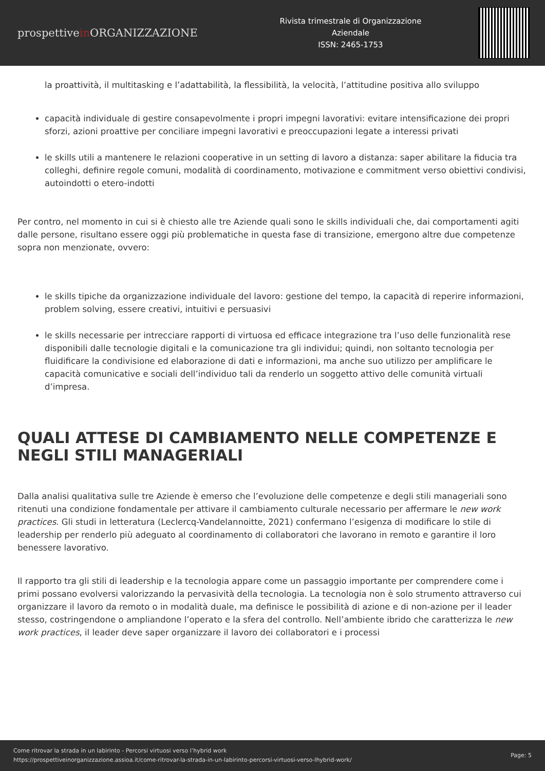prospettivein ORGANIZZAZIONE
Rivista trimestrale di Organizzazione
Aziendale
ISSN: 2465-1753
la proattività, il multitasking e l’adattabilità, la flessibilità, la velocità, l’attitudine positiva allo sviluppo
capacità individuale di gestire consapevolmente i propri impegni lavorativi: evitare intensificazione dei propri sforzi, azioni proattive per conciliare impegni lavorativi e preoccupazioni legate a interessi privati
le skills utili a mantenere le relazioni cooperative in un setting di lavoro a distanza: saper abilitare la fiducia tra colleghi, definire regole comuni, modalità di coordinamento, motivazione e commitment verso obiettivi condivisi, autoindotti o etero-indotti
Per contro, nel momento in cui si è chiesto alle tre Aziende quali sono le skills individuali che, dai comportamenti agiti dalle persone, risultano essere oggi più problematiche in questa fase di transizione, emergono altre due competenze sopra non menzionate, ovvero:
le skills tipiche da organizzazione individuale del lavoro: gestione del tempo, la capacità di reperire informazioni, problem solving, essere creativi, intuitivi e persuasivi
le skills necessarie per intrecciare rapporti di virtuosa ed efficace integrazione tra l’uso delle funzionalità rese disponibili dalle tecnologie digitali e la comunicazione tra gli individui; quindi, non soltanto tecnologia per fluidificare la condivisione ed elaborazione di dati e informazioni, ma anche suo utilizzo per amplificare le capacità comunicative e sociali dell’individuo tali da renderlo un soggetto attivo delle comunità virtuali d’impresa.
QUALI ATTESE DI CAMBIAMENTO NELLE COMPETENZE E NEGLI STILI MANAGERIALI
Dalla analisi qualitativa sulle tre Aziende è emerso che l’evoluzione delle competenze e degli stili manageriali sono ritenuti una condizione fondamentale per attivare il cambiamento culturale necessario per affermare le new work practices. Gli studi in letteratura (Leclercq-Vandelannoitte, 2021) confermano l’esigenza di modificare lo stile di leadership per renderlo più adeguato al coordinamento di collaboratori che lavorano in remoto e garantire il loro benessere lavorativo.
Il rapporto tra gli stili di leadership e la tecnologia appare come un passaggio importante per comprendere come i primi possano evolversi valorizzando la pervasività della tecnologia. La tecnologia non è solo strumento attraverso cui organizzare il lavoro da remoto o in modalità duale, ma definisce le possibilità di azione e di non-azione per il leader stesso, costringendone o ampliandone l’operato e la sfera del controllo. Nell’ambiente ibrido che caratterizza le new work practices, il leader deve saper organizzare il lavoro dei collaboratori e i processi
Come ritrovar la strada in un labirinto - Percorsi virtuosi verso l’hybrid work
https://prospettiveinorganizzazione.assioa.it/come-ritrovar-la-strada-in-un-labirinto-percorsi-virtuosi-verso-lhybrid-work/
Page: 5